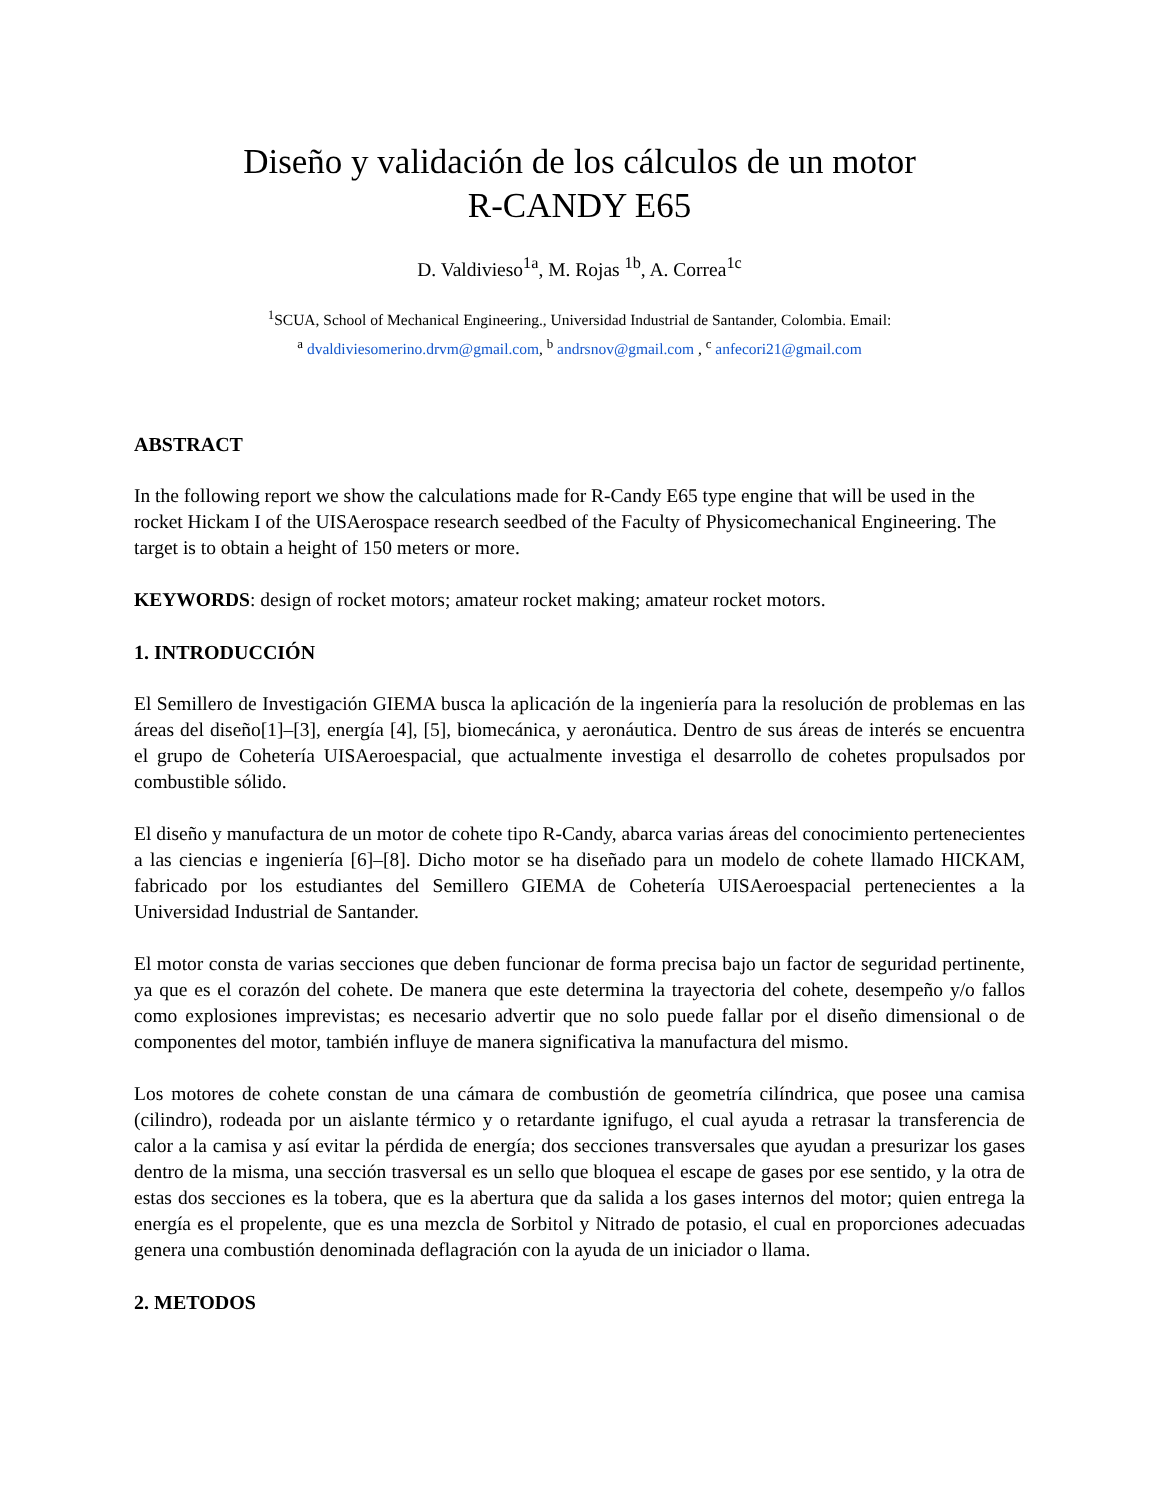Diseño y validación de los cálculos de un motor
R-CANDY E65
D. Valdivieso<sup>1a</sup>, M. Rojas <sup>1b</sup>, A. Correa<sup>1c</sup>
<sup>1</sup> SCUA, School of Mechanical Engineering., Universidad Industrial de Santander, Colombia. Email:
<sup>a</sup> dvaldiviesomerino.drvm@gmail.com, <sup>b</sup> andrsnov@gmail.com , <sup>c</sup> anfecori21@gmail.com
ABSTRACT
In the following report we show the calculations made for R-Candy E65 type engine that will be used in the rocket Hickam I of the UISAerospace research seedbed of the Faculty of Physicomechanical Engineering. The target is to obtain a height of 150 meters or more.
KEYWORDS: design of rocket motors; amateur rocket making; amateur rocket motors.
1. INTRODUCCIÓN
El Semillero de Investigación GIEMA busca la aplicación de la ingeniería para la resolución de problemas en las áreas del diseño[1]–[3], energía [4], [5], biomecánica, y aeronáutica. Dentro de sus áreas de interés se encuentra el grupo de Cohetería UISAeroespacial, que actualmente investiga el desarrollo de cohetes propulsados por combustible sólido.
El diseño y manufactura de un motor de cohete tipo R-Candy, abarca varias áreas del conocimiento pertenecientes a las ciencias e ingeniería [6]–[8]. Dicho motor se ha diseñado para un modelo de cohete llamado HICKAM, fabricado por los estudiantes del Semillero GIEMA de Cohetería UISAeroespacial pertenecientes a la Universidad Industrial de Santander.
El motor consta de varias secciones que deben funcionar de forma precisa bajo un factor de seguridad pertinente, ya que es el corazón del cohete. De manera que este determina la trayectoria del cohete, desempeño y/o fallos como explosiones imprevistas; es necesario advertir que no solo puede fallar por el diseño dimensional o de componentes del motor, también influye de manera significativa la manufactura del mismo.
Los motores de cohete constan de una cámara de combustión de geometría cilíndrica, que posee una camisa (cilindro), rodeada por un aislante térmico y o retardante ignifugo, el cual ayuda a retrasar la transferencia de calor a la camisa y así evitar la pérdida de energía; dos secciones transversales que ayudan a presurizar los gases dentro de la misma, una sección trasversal es un sello que bloquea el escape de gases por ese sentido, y la otra de estas dos secciones es la tobera, que es la abertura que da salida a los gases internos del motor; quien entrega la energía es el propelente, que es una mezcla de Sorbitol y Nitrado de potasio, el cual en proporciones adecuadas genera una combustión denominada deflagración con la ayuda de un iniciador o llama.
2. METODOS